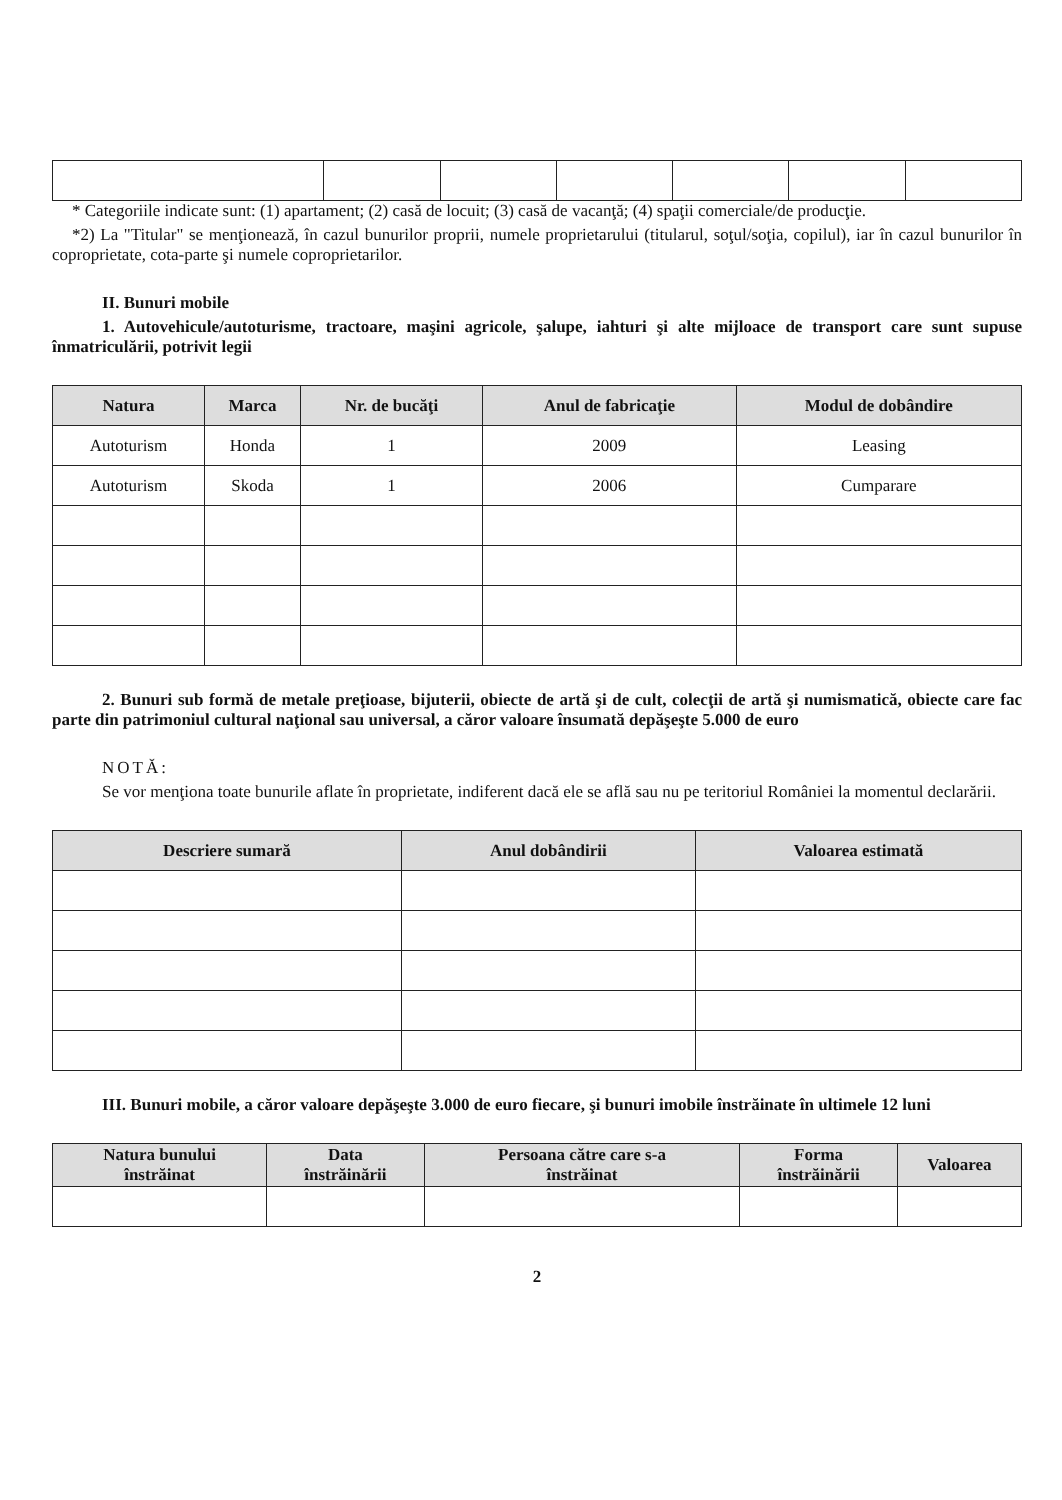* Categoriile indicate sunt: (1) apartament; (2) casă de locuit; (3) casă de vacanţă; (4) spaţii comerciale/de producţie.
*2) La "Titular" se menţionează, în cazul bunurilor proprii, numele proprietarului (titularul, soţul/soţia, copilul), iar în cazul bunurilor în coproprietate, cota-parte şi numele coproprietarilor.
II. Bunuri mobile
1. Autovehicule/autoturisme, tractoare, maşini agricole, şalupe, iahturi şi alte mijloace de transport care sunt supuse înmatriculării, potrivit legii
| Natura | Marca | Nr. de bucăţi | Anul de fabricaţie | Modul de dobândire |
| --- | --- | --- | --- | --- |
| Autoturism | Honda | 1 | 2009 | Leasing |
| Autoturism | Skoda | 1 | 2006 | Cumparare |
2. Bunuri sub formă de metale preţioase, bijuterii, obiecte de artă şi de cult, colecţii de artă şi numismatică, obiecte care fac parte din patrimoniul cultural naţional sau universal, a căror valoare însumată depăşeşte 5.000 de euro
NOTĂ:
Se vor menţiona toate bunurile aflate în proprietate, indiferent dacă ele se află sau nu pe teritoriul României la momentul declarării.
| Descriere sumară | Anul dobândirii | Valoarea estimată |
| --- | --- | --- |
III. Bunuri mobile, a căror valoare depăşeşte 3.000 de euro fiecare, şi bunuri imobile înstrăinate în ultimele 12 luni
| Natura bunului înstrăinat | Data înstrăinării | Persoana către care s-a înstrăinat | Forma înstrăinării | Valoarea |
| --- | --- | --- | --- | --- |
2